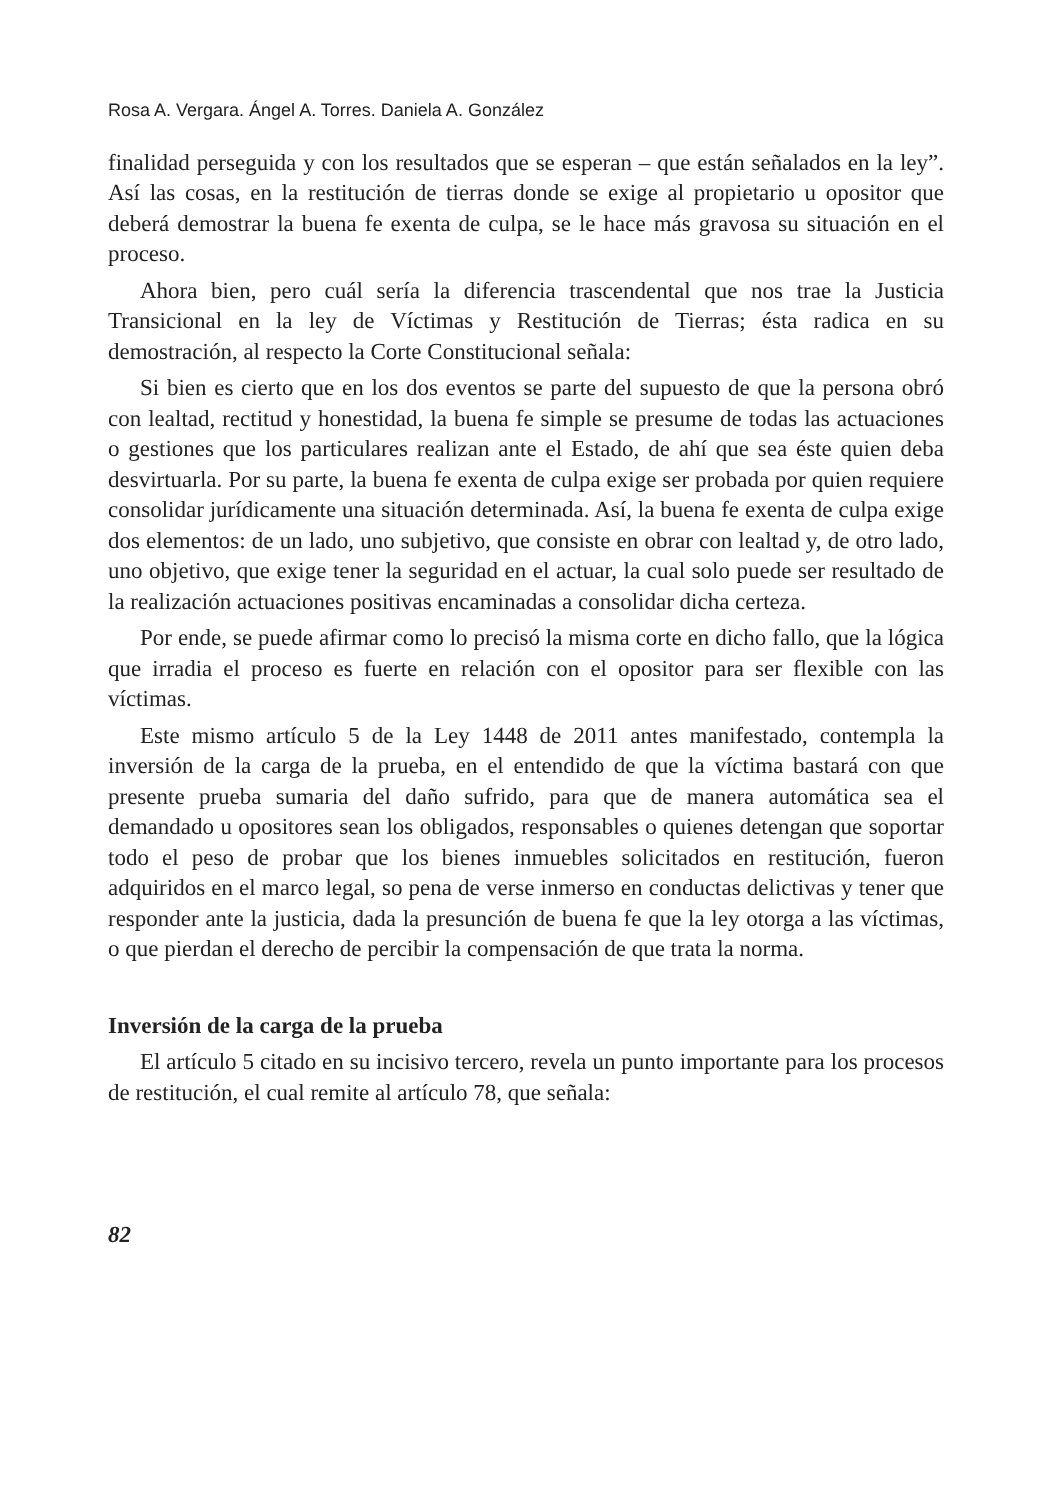Rosa A. Vergara. Ángel A. Torres. Daniela A. González
finalidad perseguida y con los resultados que se esperan – que están señalados en la ley”. Así las cosas, en la restitución de tierras donde se exige al propietario u opositor que deberá demostrar la buena fe exenta de culpa, se le hace más gravosa su situación en el proceso.
Ahora bien, pero cuál sería la diferencia trascendental que nos trae la Justicia Transicional en la ley de Víctimas y Restitución de Tierras; ésta radica en su demostración, al respecto la Corte Constitucional señala:
Si bien es cierto que en los dos eventos se parte del supuesto de que la persona obró con lealtad, rectitud y honestidad, la buena fe simple se presume de todas las actuaciones o gestiones que los particulares realizan ante el Estado, de ahí que sea éste quien deba desvirtuarla. Por su parte, la buena fe exenta de culpa exige ser probada por quien requiere consolidar jurídicamente una situación determinada. Así, la buena fe exenta de culpa exige dos elementos: de un lado, uno subjetivo, que consiste en obrar con lealtad y, de otro lado, uno objetivo, que exige tener la seguridad en el actuar, la cual solo puede ser resultado de la realización actuaciones positivas encaminadas a consolidar dicha certeza.
Por ende, se puede afirmar como lo precisó la misma corte en dicho fallo, que la lógica que irradia el proceso es fuerte en relación con el opositor para ser flexible con las víctimas.
Este mismo artículo 5 de la Ley 1448 de 2011 antes manifestado, contempla la inversión de la carga de la prueba, en el entendido de que la víctima bastará con que presente prueba sumaria del daño sufrido, para que de manera automática sea el demandado u opositores sean los obligados, responsables o quienes detengan que soportar todo el peso de probar que los bienes inmuebles solicitados en restitución, fueron adquiridos en el marco legal, so pena de verse inmerso en conductas delictivas y tener que responder ante la justicia, dada la presunción de buena fe que la ley otorga a las víctimas, o que pierdan el derecho de percibir la compensación de que trata la norma.
Inversión de la carga de la prueba
El artículo 5 citado en su incisivo tercero, revela un punto importante para los procesos de restitución, el cual remite al artículo 78, que señala:
82